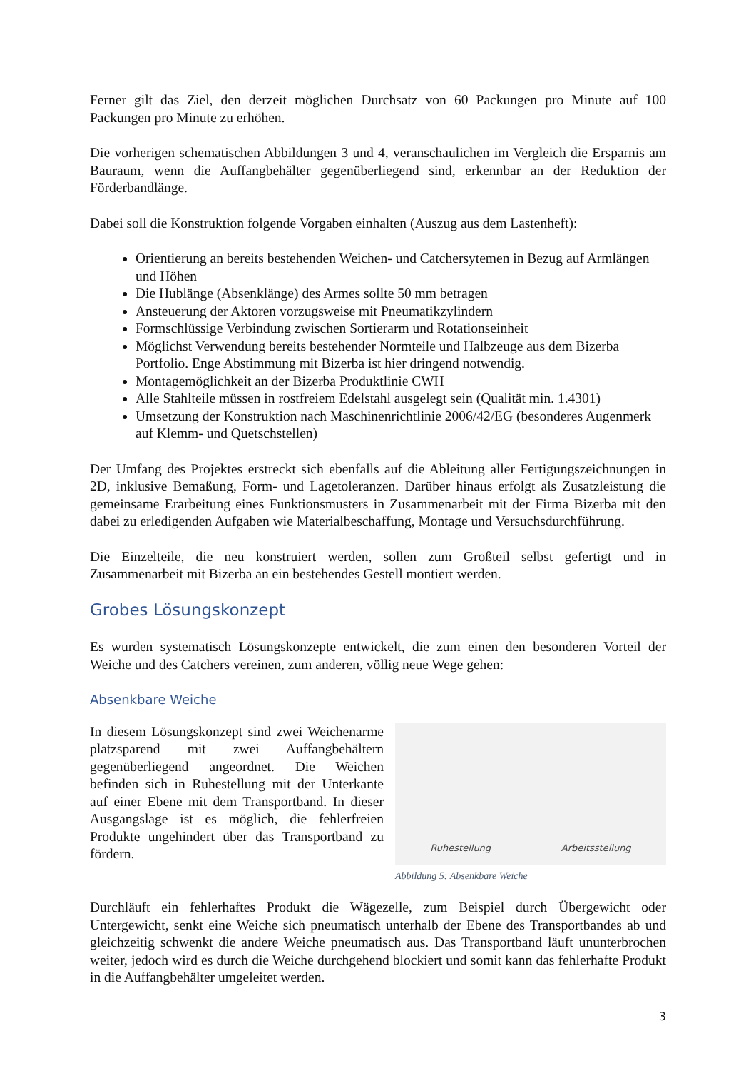Ferner gilt das Ziel, den derzeit möglichen Durchsatz von 60 Packungen pro Minute auf 100 Packungen pro Minute zu erhöhen.
Die vorherigen schematischen Abbildungen 3 und 4, veranschaulichen im Vergleich die Ersparnis am Bauraum, wenn die Auffangbehälter gegenüberliegend sind, erkennbar an der Reduktion der Förderbandlänge.
Dabei soll die Konstruktion folgende Vorgaben einhalten (Auszug aus dem Lastenheft):
Orientierung an bereits bestehenden Weichen- und Catchersytemen in Bezug auf Armlängen und Höhen
Die Hublänge (Absenklänge) des Armes sollte 50 mm betragen
Ansteuerung der Aktoren vorzugsweise mit Pneumatikzylindern
Formschlüssige Verbindung zwischen Sortierarm und Rotationseinheit
Möglichst Verwendung bereits bestehender Normteile und Halbzeuge aus dem Bizerba Portfolio. Enge Abstimmung mit Bizerba ist hier dringend notwendig.
Montagemöglichkeit an der Bizerba Produktlinie CWH
Alle Stahlteile müssen in rostfreiem Edelstahl ausgelegt sein (Qualität min. 1.4301)
Umsetzung der Konstruktion nach Maschinenrichtlinie 2006/42/EG (besonderes Augenmerk auf Klemm- und Quetschstellen)
Der Umfang des Projektes erstreckt sich ebenfalls auf die Ableitung aller Fertigungszeichnungen in 2D, inklusive Bemaßung, Form- und Lagetoleranzen. Darüber hinaus erfolgt als Zusatzleistung die gemeinsame Erarbeitung eines Funktionsmusters in Zusammenarbeit mit der Firma Bizerba mit den dabei zu erledigenden Aufgaben wie Materialbeschaffung, Montage und Versuchsdurchführung.
Die Einzelteile, die neu konstruiert werden, sollen zum Großteil selbst gefertigt und in Zusammenarbeit mit Bizerba an ein bestehendes Gestell montiert werden.
Grobes Lösungskonzept
Es wurden systematisch Lösungskonzepte entwickelt, die zum einen den besonderen Vorteil der Weiche und des Catchers vereinen, zum anderen, völlig neue Wege gehen:
Absenkbare Weiche
In diesem Lösungskonzept sind zwei Weichenarme platzsparend mit zwei Auffangbehältern gegenüberliegend angeordnet. Die Weichen befinden sich in Ruhestellung mit der Unterkante auf einer Ebene mit dem Transportband. In dieser Ausgangslage ist es möglich, die fehlerfreien Produkte ungehindert über das Transportband zu fördern.
Ruhestellung Arbeitsstellung
Abbildung 5: Absenkbare Weiche
Durchläuft ein fehlerhaftes Produkt die Wägezelle, zum Beispiel durch Übergewicht oder Untergewicht, senkt eine Weiche sich pneumatisch unterhalb der Ebene des Transportbandes ab und gleichzeitig schwenkt die andere Weiche pneumatisch aus. Das Transportband läuft ununterbrochen weiter, jedoch wird es durch die Weiche durchgehend blockiert und somit kann das fehlerhafte Produkt in die Auffangbehälter umgeleitet werden.
3